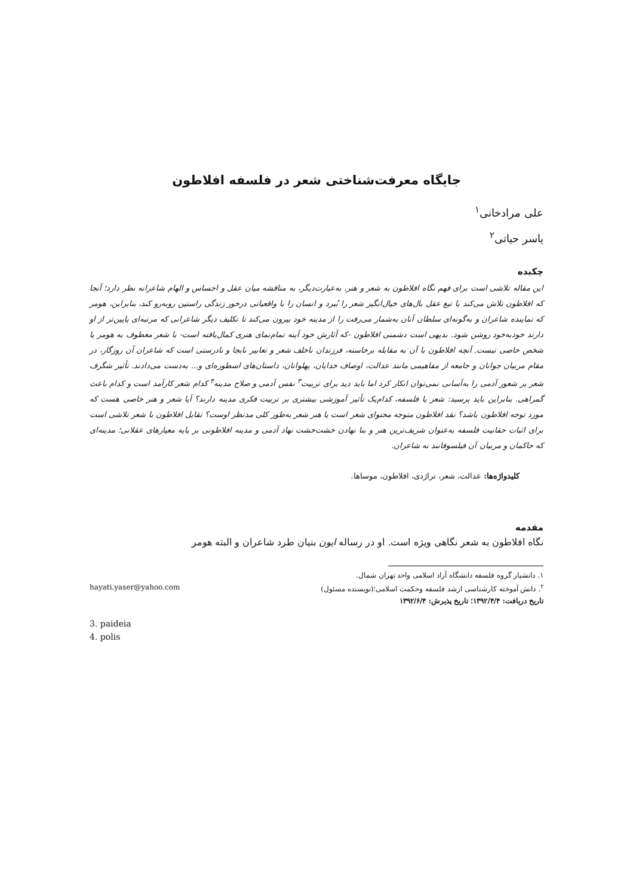جایگاه معرفت‌شناختی شعر در فلسفه افلاطون
علی مرادخانی<sup>۱</sup>
یاسر حیاتی<sup>۲</sup>
چکیده
این مقاله تلاشی است برای فهم نگاه افلاطون به شعر و هنر. به‌عبارت‌دیگر، به مناقشه میان عقل و احساس و الهام شاعرانه نظر دارد؛ آنجا که افلاطون تلاش می‌کند با تیغ عقل بال‌های خیال‌انگیز شعر را بُبرد و انسان را با واقعیاتی درخور زندگی راستین روبه‌رو کند، بنابراین، هومر که نماینده شاعران و به‌گونه‌ای سلطان آنان به‌شمار می‌رفت را از مدینه خود بیرون می‌کند تا تکلیف دیگر شاعرانی که مرتبه‌ای پایین‌تر از او دارند خودبه‌خود روشن شود. بدیهی است دشمنی افلاطون -که آثارش خود آینه تمام‌نمای هنری کمال‌یافته است- با شعر معطوف به هومر یا شخص خاصی نیست. آنچه افلاطون با آن به مقابله برخاسته، فرزندان ناخلف شعر و تعابیر نابجا و نادرستی است که شاعران آن روزگار، در مقام مربیان جوانان و جامعه از مفاهیمی مانند عدالت، اوصاف خدایان، پهلوانان، داستان‌های اسطوره‌ای و... به‌دست می‌دادند. تأثیر شگرف شعر بر شعور آدمی را به‌آسانی نمی‌توان انکار کرد اما باید دید برای تربیت<sup>۳</sup> نفس آدمی و صلاح مدینه<sup>۴</sup> کدام شعر کارآمد است و کدام باعث گمراهی. بنابراین باید پرسید: شعر یا فلسفه، کدام‌یک تأثیر آموزشی بیشتری بر تربیت فکری مدینه دارند؟ آیا شعر و هنر خاصی هست که مورد توجه افلاطون باشد؟ نقد افلاطون متوجه محتوای شعر است یا هنر شعر به‌طور کلی مدنظر اوست؟ تقابل افلاطون با شعر تلاشی است برای اثبات حقانیت فلسفه به‌عنوان شریف‌ترین هنر و بنا نهادن خشت‌خشت نهاد آدمی و مدینه افلاطونی بر پایه معیارهای عقلانی؛ مدینه‌ای که حاکمان و مربیان آن فیلسوفانند نه شاعران.
کلیدواژه‌ها: عدالت، شعر، تراژدی، افلاطون، موساها.
مقدمه
نگاه افلاطون به شعر نگاهی ویژه است. او در رساله ایون بنیان طرد شاعران و البته هومر
۱. دانشیار گروه فلسفه دانشگاه آزاد اسلامی واحد تهران شمال.
<sup>۲</sup>. دانش آموخته کارشناسی ارشد فلسفه وحکمت اسلامی؛(نویسنده مسئول) hayati.yaser@yahoo.com
تاریخ دریافت: ۱۳۹۲/۴/۴؛ تاریخ پذیرش: ۱۳۹۲/۶/۴
3. paideia
4. polis